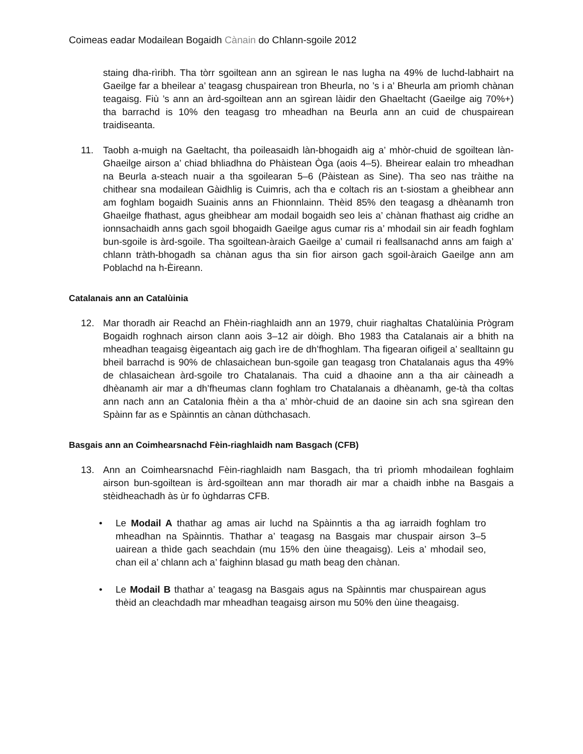Coimeas eadar Modailean Bogaidh Cànain do Chlann-sgoile 2012
staing dha-rìribh. Tha tòrr sgoiltean ann an sgìrean le nas lugha na 49% de luchd-labhairt na Gaeilge far a bheilear a’ teagasg chuspairean tron Bheurla, no ’s i a’ Bheurla am prìomh chànan teagaisg. Fiù ’s ann an àrd-sgoiltean ann an sgìrean làidir den Ghaeltacht (Gaeilge aig 70%+) tha barrachd is 10% den teagasg tro mheadhan na Beurla ann an cuid de chuspairean traidiseanta.
11. Taobh a-muigh na Gaeltacht, tha poileasaidh làn-bhogaidh aig a’ mhòr-chuid de sgoiltean làn-Ghaeilge airson a’ chiad bhliadhna do Phàistean Òga (aois 4–5). Bheirear ealain tro mheadhan na Beurla a-steach nuair a tha sgoilearan 5–6 (Pàistean as Sine). Tha seo nas tràithe na chithear sna modailean Gàidhlig is Cuimris, ach tha e coltach ris an t-siostam a gheibhear ann am foghlam bogaidh Suainis anns an Fhionnlainn. Thèid 85% den teagasg a dhèanamh tron Ghaeilge fhathast, agus gheibhear am modail bogaidh seo leis a’ chànan fhathast aig cridhe an ionnsachaidh anns gach sgoil bhogaidh Gaeilge agus cumar ris a’ mhodail sin air feadh foghlam bun-sgoile is àrd-sgoile. Tha sgoiltean-àraich Gaeilge a’ cumail ri feallsanachd anns am faigh a’ chlann tràth-bhogadh sa chànan agus tha sin fìor airson gach sgoil-àraich Gaeilge ann am Poblachd na h-Èireann.
Catalanais ann an Catalùinia
12. Mar thoradh air Reachd an Fhèin-riaghlaidh ann an 1979, chuir riaghaltas Chatalùinia Prògram Bogaidh roghnach airson clann aois 3–12 air dòigh. Bho 1983 tha Catalanais air a bhith na mheadhan teagaisg èigeantach aig gach ìre de dh’fhoghlam. Tha figearan oifigeil a’ sealltainn gu bheil barrachd is 90% de chlasaichean bun-sgoile gan teagasg tron Chatalanais agus tha 49% de chlasaichean àrd-sgoile tro Chatalanais. Tha cuid a dhaoine ann a tha air càineadh a dhèanamh air mar a dh’fheumas clann foghlam tro Chatalanais a dhèanamh, ge-tà tha coltas ann nach ann an Catalonia fhèin a tha a’ mhòr-chuid de an daoine sin ach sna sgìrean den Spàinn far as e Spàinntis an cànan dùthchasach.
Basgais ann an Coimhearsnachd Fèin-riaghlaidh nam Basgach (CFB)
13. Ann an Coimhearsnachd Fèin-riaghlaidh nam Basgach, tha trì prìomh mhodailean foghlaim airson bun-sgoiltean is àrd-sgoiltean ann mar thoradh air mar a chaidh inbhe na Basgais a stèidheachadh às ùr fo ùghdarras CFB.
• Le Modail A thathar ag amas air luchd na Spàinntis a tha ag iarraidh foghlam tro mheadhan na Spàinntis. Thathar a’ teagasg na Basgais mar chuspair airson 3–5 uairean a thìde gach seachdain (mu 15% den ùine theagaisg). Leis a’ mhodail seo, chan eil a’ chlann ach a’ faighinn blasad gu math beag den chànan.
• Le Modail B thathar a’ teagasg na Basgais agus na Spàinntis mar chuspairean agus thèid an cleachdadh mar mheadhan teagaisg airson mu 50% den ùine theagaisg.